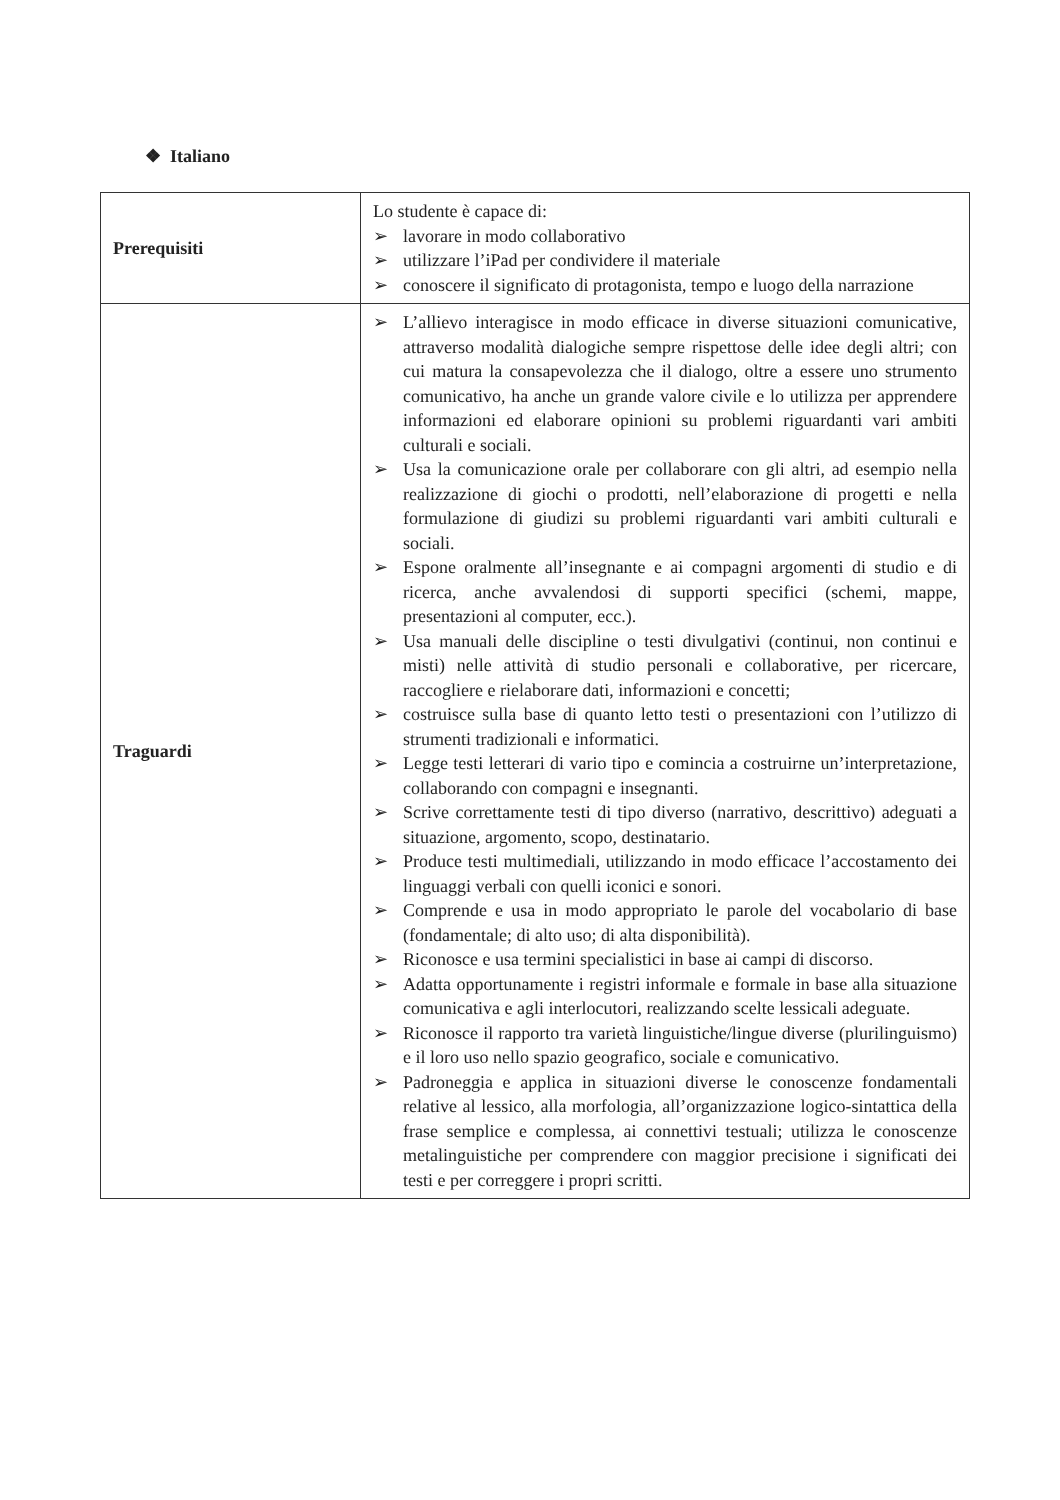❖ Italiano
| Prerequisiti | Lo studente è capace di: ➢ lavorare in modo collaborativo ➢ utilizzare l’iPad per condividere il materiale ➢ conoscere il significato di protagonista, tempo e luogo della narrazione |
| Traguardi | ➢ L’allievo interagisce in modo efficace in diverse situazioni comunicative, attraverso modalità dialogiche sempre rispettose delle idee degli altri; con cui matura la consapevolezza che il dialogo, oltre a essere uno strumento comunicativo, ha anche un grande valore civile e lo utilizza per apprendere informazioni ed elaborare opinioni su problemi riguardanti vari ambiti culturali e sociali. ➢ Usa la comunicazione orale per collaborare con gli altri, ad esempio nella realizzazione di giochi o prodotti, nell’elaborazione di progetti e nella formulazione di giudizi su problemi riguardanti vari ambiti culturali e sociali. ➢ Espone oralmente all’insegnante e ai compagni argomenti di studio e di ricerca, anche avvalendosi di supporti specifici (schemi, mappe, presentazioni al computer, ecc.). ➢ Usa manuali delle discipline o testi divulgativi (continui, non continui e misti) nelle attività di studio personali e collaborative, per ricercare, raccogliere e rielaborare dati, informazioni e concetti; ➢ costruisce sulla base di quanto letto testi o presentazioni con l’utilizzo di strumenti tradizionali e informatici. ➢ Legge testi letterari di vario tipo e comincia a costruirne un’interpretazione, collaborando con compagni e insegnanti. ➢ Scrive correttamente testi di tipo diverso (narrativo, descrittivo) adeguati a situazione, argomento, scopo, destinatario. ➢ Produce testi multimediali, utilizzando in modo efficace l’accostamento dei linguaggi verbali con quelli iconici e sonori. ➢ Comprende e usa in modo appropriato le parole del vocabolario di base (fondamentale; di alto uso; di alta disponibilità). ➢ Riconosce e usa termini specialistici in base ai campi di discorso. ➢ Adatta opportunamente i registri informale e formale in base alla situazione comunicativa e agli interlocutori, realizzando scelte lessicali adeguate. ➢ Riconosce il rapporto tra varietà linguistiche/lingue diverse (plurilinguismo) e il loro uso nello spazio geografico, sociale e comunicativo. ➢ Padroneggia e applica in situazioni diverse le conoscenze fondamentali relative al lessico, alla morfologia, all’organizzazione logico-sintattica della frase semplice e complessa, ai connettivi testuali; utilizza le conoscenze metalinguistiche per comprendere con maggior precisione i significati dei testi e per correggere i propri scritti. |